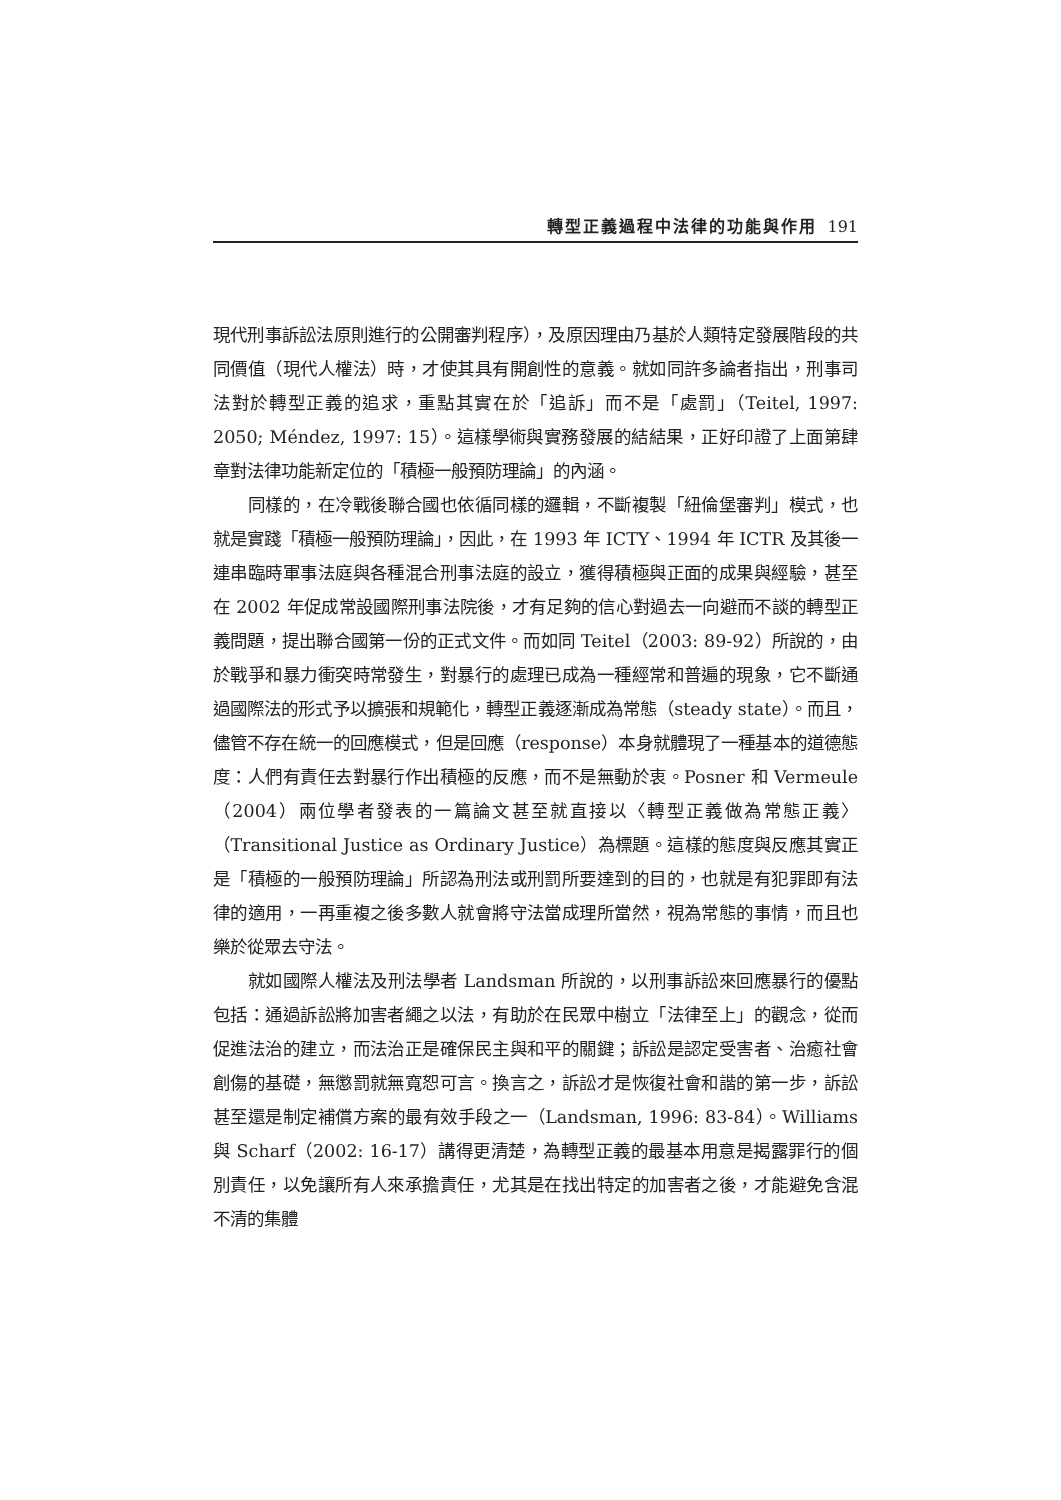轉型正義過程中法律的功能與作用 191
現代刑事訴訟法原則進行的公開審判程序），及原因理由乃基於人類特定發展階段的共同價值（現代人權法）時，才使其具有開創性的意義。就如同許多論者指出，刑事司法對於轉型正義的追求，重點其實在於「追訴」而不是「處罰」（Teitel, 1997: 2050; Méndez, 1997: 15）。這樣學術與實務發展的結結果，正好印證了上面第肆章對法律功能新定位的「積極一般預防理論」的內涵。
同樣的，在冷戰後聯合國也依循同樣的邏輯，不斷複製「紐倫堡審判」模式，也就是實踐「積極一般預防理論」，因此，在 1993 年 ICTY、1994 年 ICTR 及其後一連串臨時軍事法庭與各種混合刑事法庭的設立，獲得積極與正面的成果與經驗，甚至在 2002 年促成常設國際刑事法院後，才有足夠的信心對過去一向避而不談的轉型正義問題，提出聯合國第一份的正式文件。而如同 Teitel（2003: 89-92）所說的，由於戰爭和暴力衝突時常發生，對暴行的處理已成為一種經常和普遍的現象，它不斷通過國際法的形式予以擴張和規範化，轉型正義逐漸成為常態（steady state）。而且，儘管不存在統一的回應模式，但是回應（response）本身就體現了一種基本的道德態度：人們有責任去對暴行作出積極的反應，而不是無動於衷。Posner 和 Vermeule（2004）兩位學者發表的一篇論文甚至就直接以〈轉型正義做為常態正義〉（Transitional Justice as Ordinary Justice）為標題。這樣的態度與反應其實正是「積極的一般預防理論」所認為刑法或刑罰所要達到的目的，也就是有犯罪即有法律的適用，一再重複之後多數人就會將守法當成理所當然，視為常態的事情，而且也樂於從眾去守法。
就如國際人權法及刑法學者 Landsman 所說的，以刑事訴訟來回應暴行的優點包括：通過訴訟將加害者繩之以法，有助於在民眾中樹立「法律至上」的觀念，從而促進法治的建立，而法治正是確保民主與和平的關鍵；訴訟是認定受害者、治癒社會創傷的基礎，無懲罰就無寬恕可言。換言之，訴訟才是恢復社會和諧的第一步，訴訟甚至還是制定補償方案的最有效手段之一（Landsman, 1996: 83-84）。Williams 與 Scharf（2002: 16-17）講得更清楚，為轉型正義的最基本用意是揭露罪行的個別責任，以免讓所有人來承擔責任，尤其是在找出特定的加害者之後，才能避免含混不清的集體